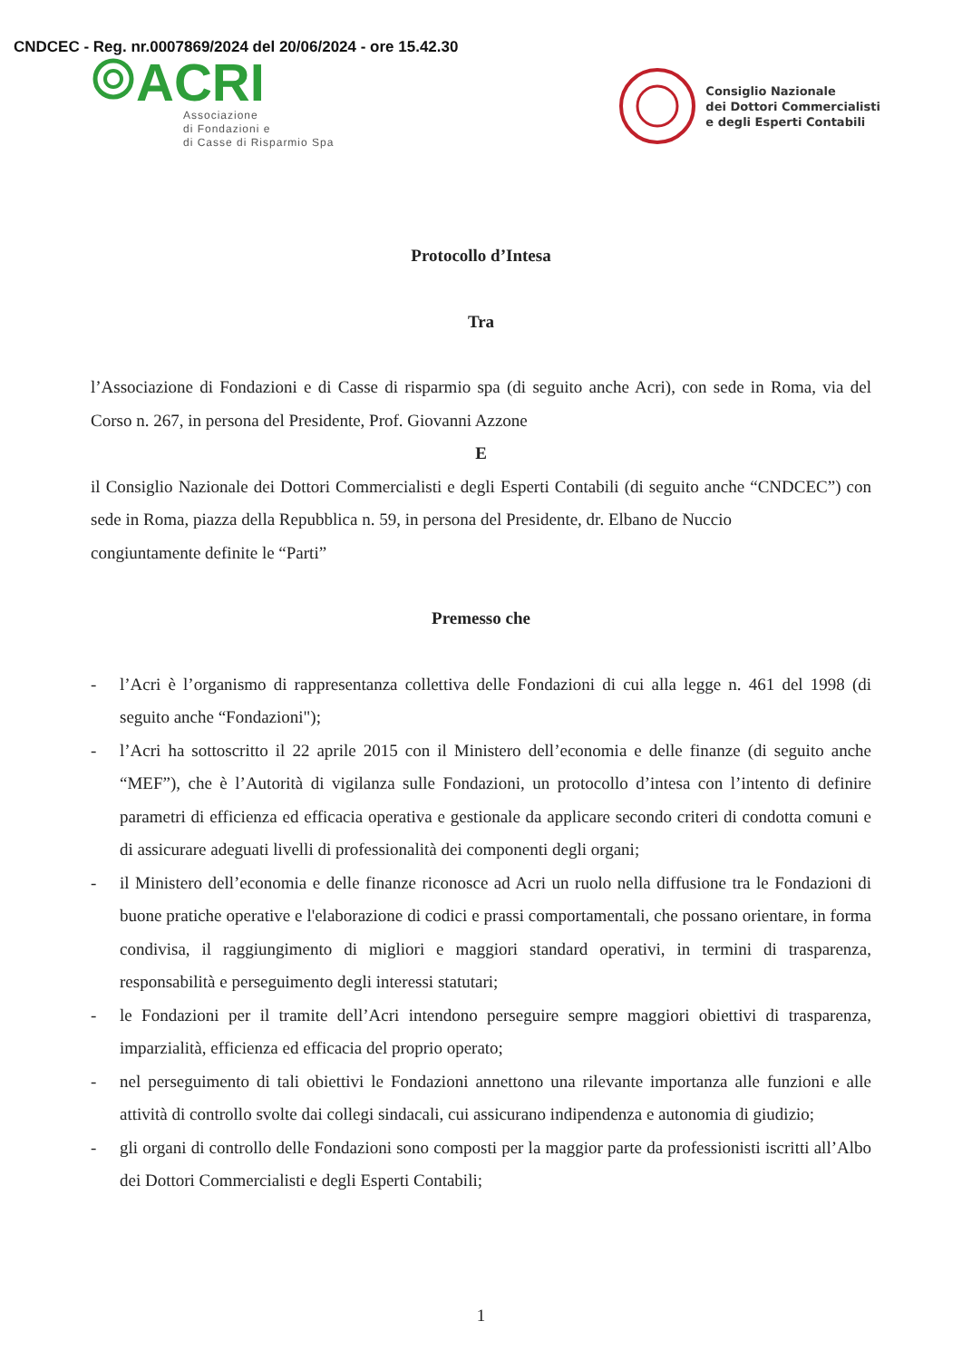CNDCEC - Reg. nr.0007869/2024 del 20/06/2024 - ore 15.42.30
ACRI
Associazione
di Fondazioni e
di Casse di Risparmio Spa
Consiglio Nazionale
dei Dottori Commercialisti
e degli Esperti Contabili
Protocollo d’Intesa
Tra
l’Associazione di Fondazioni e di Casse di risparmio spa (di seguito anche Acri), con sede in Roma, via del Corso n. 267, in persona del Presidente, Prof. Giovanni Azzone
E
il Consiglio Nazionale dei Dottori Commercialisti e degli Esperti Contabili (di seguito anche “CNDCEC”) con sede in Roma, piazza della Repubblica n. 59, in persona del Presidente, dr. Elbano de Nuccio
congiuntamente definite le “Parti”
Premesso che
- l’Acri è l’organismo di rappresentanza collettiva delle Fondazioni di cui alla legge n. 461 del 1998 (di seguito anche “Fondazioni");
- l’Acri ha sottoscritto il 22 aprile 2015 con il Ministero dell’economia e delle finanze (di seguito anche “MEF”), che è l’Autorità di vigilanza sulle Fondazioni, un protocollo d’intesa con l’intento di definire parametri di efficienza ed efficacia operativa e gestionale da applicare secondo criteri di condotta comuni e di assicurare adeguati livelli di professionalità dei componenti degli organi;
- il Ministero dell’economia e delle finanze riconosce ad Acri un ruolo nella diffusione tra le Fondazioni di buone pratiche operative e l'elaborazione di codici e prassi comportamentali, che possano orientare, in forma condivisa, il raggiungimento di migliori e maggiori standard operativi, in termini di trasparenza, responsabilità e perseguimento degli interessi statutari;
- le Fondazioni per il tramite dell’Acri intendono perseguire sempre maggiori obiettivi di trasparenza, imparzialità, efficienza ed efficacia del proprio operato;
- nel perseguimento di tali obiettivi le Fondazioni annettono una rilevante importanza alle funzioni e alle attività di controllo svolte dai collegi sindacali, cui assicurano indipendenza e autonomia di giudizio;
- gli organi di controllo delle Fondazioni sono composti per la maggior parte da professionisti iscritti all’Albo dei Dottori Commercialisti e degli Esperti Contabili;
1